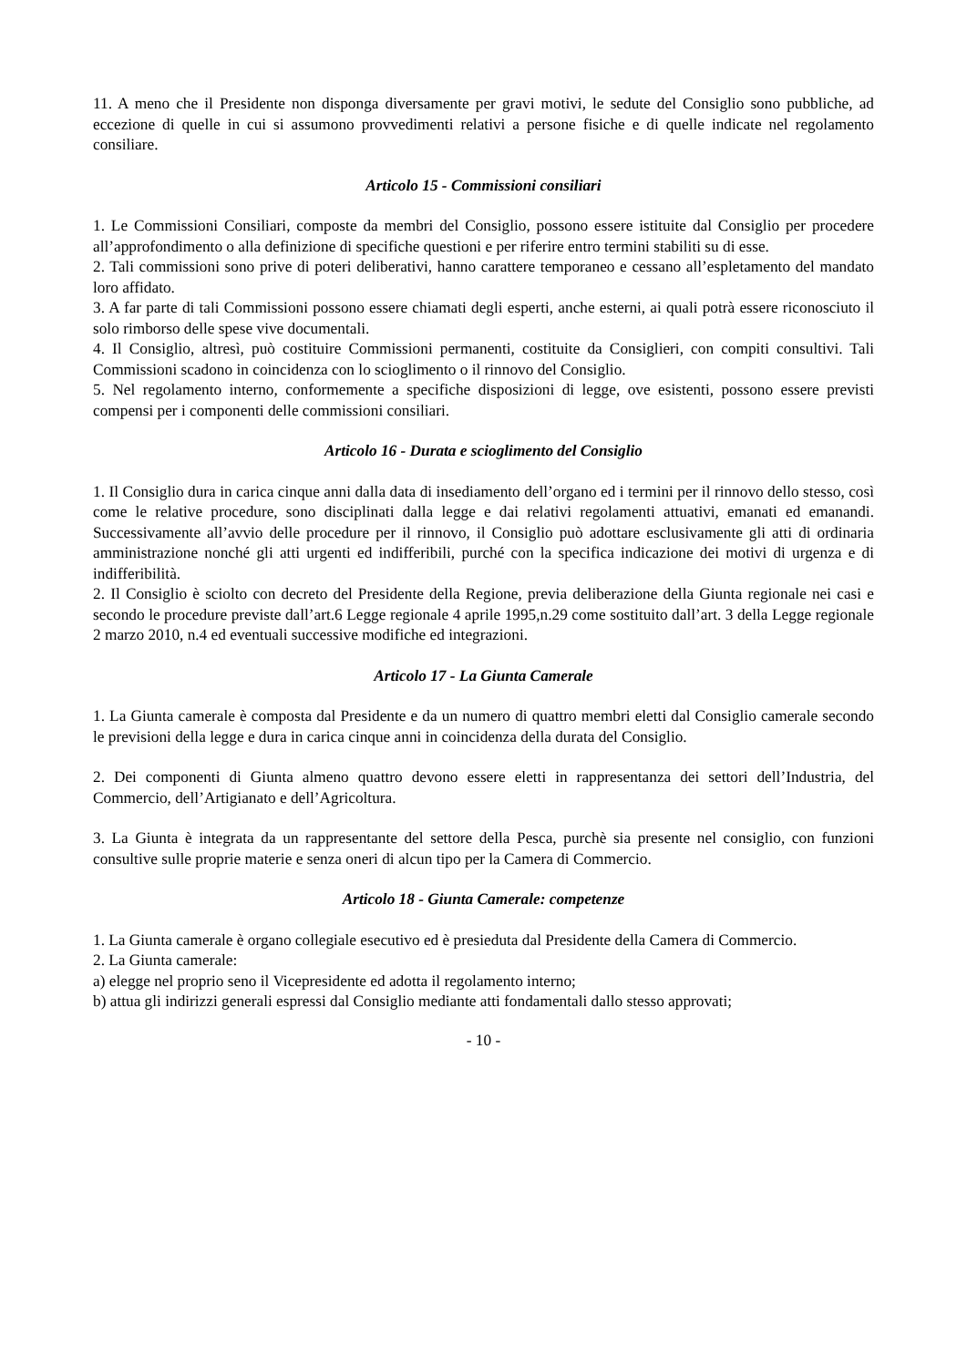11. A meno che il Presidente non disponga diversamente per gravi motivi, le sedute del Consiglio sono pubbliche, ad eccezione di quelle in cui si assumono provvedimenti relativi a persone fisiche e di quelle indicate nel regolamento consiliare.
Articolo 15 - Commissioni consiliari
1. Le Commissioni Consiliari, composte da membri del Consiglio, possono essere istituite dal Consiglio per procedere all’approfondimento o alla definizione di specifiche questioni e per riferire entro termini stabiliti su di esse.
2. Tali commissioni sono prive di poteri deliberativi, hanno carattere temporaneo e cessano all’espletamento del mandato loro affidato.
3. A far parte di tali Commissioni possono essere chiamati degli esperti, anche esterni, ai quali potrà essere riconosciuto il solo rimborso delle spese vive documentali.
4. Il Consiglio, altresì, può costituire Commissioni permanenti, costituite da Consiglieri, con compiti consultivi. Tali Commissioni scadono in coincidenza con lo scioglimento o il rinnovo del Consiglio.
5. Nel regolamento interno, conformemente a specifiche disposizioni di legge, ove esistenti, possono essere previsti compensi per i componenti delle commissioni consiliari.
Articolo 16 - Durata e scioglimento del Consiglio
1. Il Consiglio dura in carica cinque anni dalla data di insediamento dell’organo ed i termini per il rinnovo dello stesso, così come le relative procedure, sono disciplinati dalla legge e dai relativi regolamenti attuativi, emanati ed emanandi. Successivamente all’avvio delle procedure per il rinnovo, il Consiglio può adottare esclusivamente gli atti di ordinaria amministrazione nonché gli atti urgenti ed indifferibili, purché con la specifica indicazione dei motivi di urgenza e di indifferibilità.
2. Il Consiglio è sciolto con decreto del Presidente della Regione, previa deliberazione della Giunta regionale nei casi e secondo le procedure previste dall’art.6 Legge regionale 4 aprile 1995,n.29 come sostituito dall’art. 3 della Legge regionale 2 marzo 2010, n.4 ed eventuali successive modifiche ed integrazioni.
Articolo 17 - La Giunta Camerale
1. La Giunta camerale è composta dal Presidente e da un numero di quattro membri eletti dal Consiglio camerale secondo le previsioni della legge e dura in carica cinque anni in coincidenza della durata del Consiglio.
2. Dei componenti di Giunta almeno quattro devono essere eletti in rappresentanza dei settori dell’Industria, del Commercio, dell’Artigianato e dell’Agricoltura.
3. La Giunta è integrata da un rappresentante del settore della Pesca, purchè sia presente nel consiglio, con funzioni consultive sulle proprie materie e senza oneri di alcun tipo per la Camera di Commercio.
Articolo 18 - Giunta Camerale: competenze
1. La Giunta camerale è organo collegiale esecutivo ed è presieduta dal Presidente della Camera di Commercio.
2. La Giunta camerale:
a) elegge nel proprio seno il Vicepresidente ed adotta il regolamento interno;
b) attua gli indirizzi generali espressi dal Consiglio mediante atti fondamentali dallo stesso approvati;
- 10 -